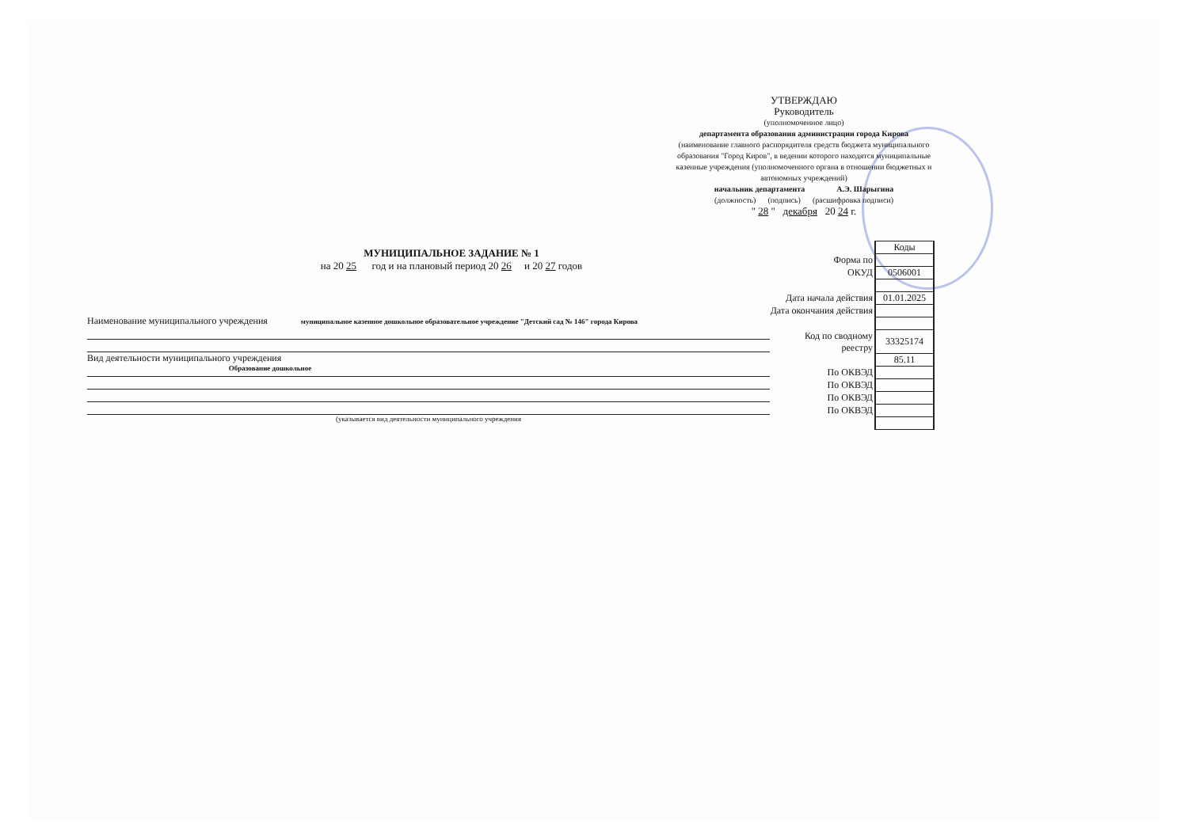УТВЕРЖДАЮ
Руководитель
(уполномоченное лицо)
департамента образования администрации города Кирова
(наименование главного распорядителя средств бюджета муниципального образования "Город Киров", в ведении которого находятся муниципальные казенные учреждения (уполномоченного органа в отношении бюджетных и автономных учреждений)
начальник департамента А.Э. Шарыгина
(должность) (подпись) (расшифровка подписи)
" 28 " декабря 20 24 г.
МУНИЦИПАЛЬНОЕ ЗАДАНИЕ № 1
на 20 25 год и на плановый период 20 26 и 20 27 годов
Наименование муниципального учреждения муниципальное казенное дошкольное образовательное учреждение "Детский сад № 146" города Кирова
Вид деятельности муниципального учреждения
Образование дошкольное
(указывается вид деятельности муниципального учреждения
| | Коды |
| Форма по | |
| ОКУД | 0506001 |
| Дата начала действия | 01.01.2025 |
| Дата окончания действия | |
| Код по сводному реестру | 33325174 |
| | 85.11 |
| По ОКВЭД | |
| По ОКВЭД | |
| По ОКВЭД | |
| По ОКВЭД | |